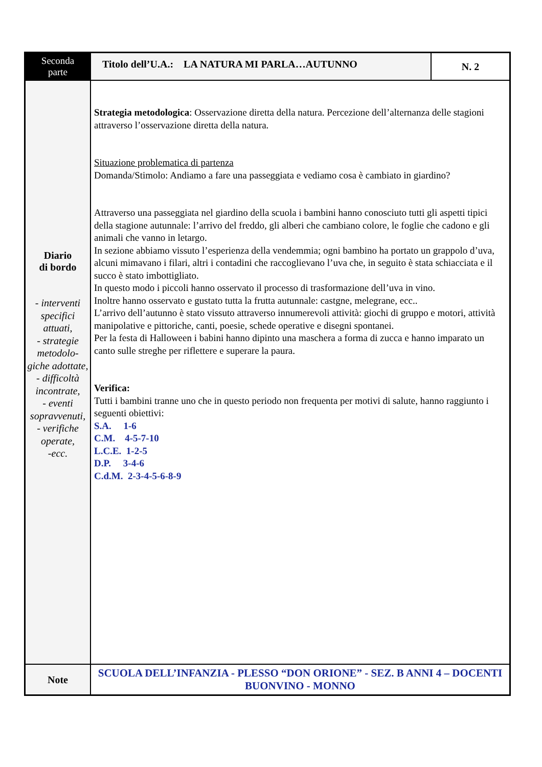| Seconda parte | Titolo dell’U.A.: LA NATURA MI PARLA…AUTUNNO | N. 2 |
| Diario di bordo - interventi specifici attuati, - strategie metodolo-giche adottate, - difficoltà incontrate, - eventi sopravvenuti, - verifiche operate, -ecc. | Strategia metodologica : Osservazione diretta della natura. Percezione dell’alternanza delle stagioni attraverso l’osservazione diretta della natura. Situazione problematica di partenza Domanda/Stimolo: Andiamo a fare una passeggiata e vediamo cosa è cambiato in giardino? Attraverso una passeggiata nel giardino della scuola i bambini hanno conosciuto tutti gli aspetti tipici della stagione autunnale: l’arrivo del freddo, gli alberi che cambiano colore, le foglie che cadono e gli animali che vanno in letargo. In sezione abbiamo vissuto l’esperienza della vendemmia; ogni bambino ha portato un grappolo d’uva, alcuni mimavano i filari, altri i contadini che raccoglievano l’uva che, in seguito è stata schiacciata e il succo è stato imbottigliato. In questo modo i piccoli hanno osservato il processo di trasformazione dell’uva in vino. Inoltre hanno osservato e gustato tutta la frutta autunnale: castgne, melegrane, ecc.. L’arrivo dell’autunno è stato vissuto attraverso innumerevoli attività: giochi di gruppo e motori, attività manipolative e pittoriche, canti, poesie, schede operative e disegni spontanei. Per la festa di Halloween i babini hanno dipinto una maschera a forma di zucca e hanno imparato un canto sulle streghe per riflettere e superare la paura. Verifica: Tutti i bambini tranne uno che in questo periodo non frequenta per motivi di salute, hanno raggiunto i seguenti obiettivi: S.A. 1-6 C.M. 4-5-7-10 L.C.E. 1-2-5 D.P. 3-4-6 C.d.M. 2-3-4-5-6-8-9 | |
| Note | SCUOLA DELL’INFANZIA - PLESSO “DON ORIONE” - SEZ. B ANNI 4 – DOCENTI BUONVINO - MONNO | |